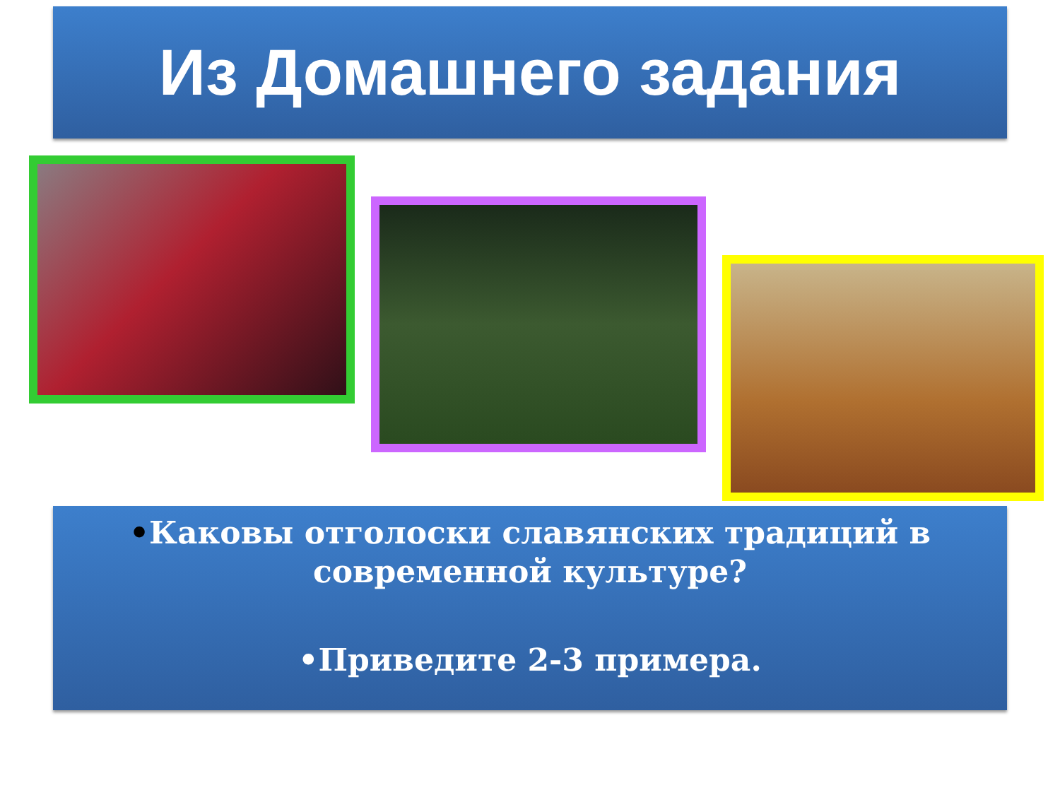Из Домашнего задания
•Каковы отголоски славянских традиций в
современной культуре?
•Приведите 2-3 примера.